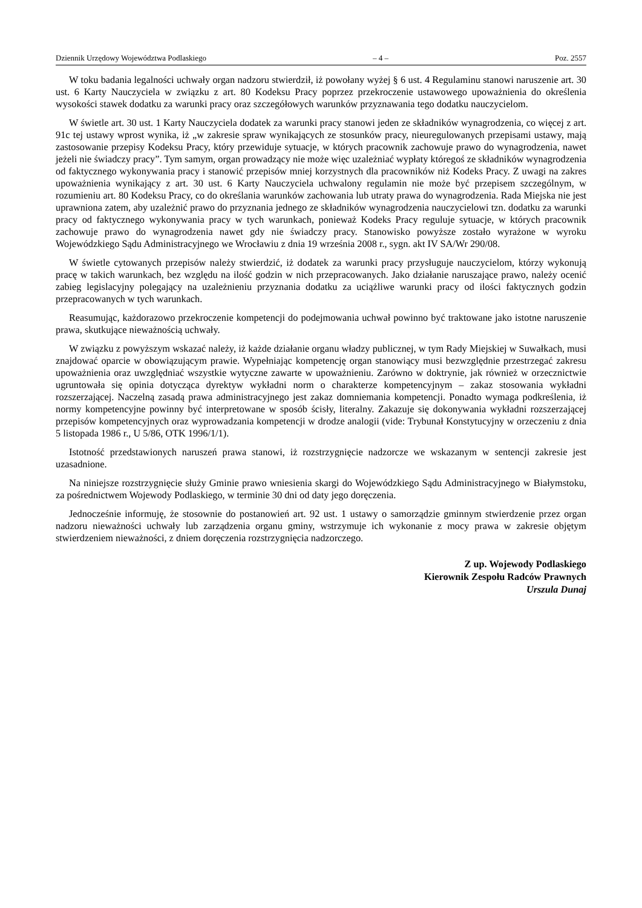Dziennik Urzędowy Województwa Podlaskiego – 4 – Poz. 2557
W toku badania legalności uchwały organ nadzoru stwierdził, iż powołany wyżej § 6 ust. 4 Regulaminu stanowi naruszenie art. 30 ust. 6 Karty Nauczyciela w związku z art. 80 Kodeksu Pracy poprzez przekroczenie ustawowego upoważnienia do określenia wysokości stawek dodatku za warunki pracy oraz szczegółowych warunków przyznawania tego dodatku nauczycielom.
W świetle art. 30 ust. 1 Karty Nauczyciela dodatek za warunki pracy stanowi jeden ze składników wynagrodzenia, co więcej z art. 91c tej ustawy wprost wynika, iż „w zakresie spraw wynikających ze stosunków pracy, nieuregulowanych przepisami ustawy, mają zastosowanie przepisy Kodeksu Pracy, który przewiduje sytuacje, w których pracownik zachowuje prawo do wynagrodzenia, nawet jeżeli nie świadczy pracy”. Tym samym, organ prowadzący nie może więc uzależniać wypłaty któregoś ze składników wynagrodzenia od faktycznego wykonywania pracy i stanowić przepisów mniej korzystnych dla pracowników niż Kodeks Pracy. Z uwagi na zakres upoważnienia wynikający z art. 30 ust. 6 Karty Nauczyciela uchwalony regulamin nie może być przepisem szczególnym, w rozumieniu art. 80 Kodeksu Pracy, co do określania warunków zachowania lub utraty prawa do wynagrodzenia. Rada Miejska nie jest uprawniona zatem, aby uzależnić prawo do przyznania jednego ze składników wynagrodzenia nauczycielowi tzn. dodatku za warunki pracy od faktycznego wykonywania pracy w tych warunkach, ponieważ Kodeks Pracy reguluje sytuacje, w których pracownik zachowuje prawo do wynagrodzenia nawet gdy nie świadczy pracy. Stanowisko powyższe zostało wyrażone w wyroku Wojewódzkiego Sądu Administracyjnego we Wrocławiu z dnia 19 września 2008 r., sygn. akt IV SA/Wr 290/08.
W świetle cytowanych przepisów należy stwierdzić, iż dodatek za warunki pracy przysługuje nauczycielom, którzy wykonują pracę w takich warunkach, bez względu na ilość godzin w nich przepracowanych. Jako działanie naruszające prawo, należy ocenić zabieg legislacyjny polegający na uzależnieniu przyznania dodatku za uciążliwe warunki pracy od ilości faktycznych godzin przepracowanych w tych warunkach.
Reasumując, każdorazowo przekroczenie kompetencji do podejmowania uchwał powinno być traktowane jako istotne naruszenie prawa, skutkujące nieważnością uchwały.
W związku z powyższym wskazać należy, iż każde działanie organu władzy publicznej, w tym Rady Miejskiej w Suwałkach, musi znajdować oparcie w obowiązującym prawie. Wypełniając kompetencję organ stanowiący musi bezwzględnie przestrzegać zakresu upoważnienia oraz uwzględniać wszystkie wytyczne zawarte w upoważnieniu. Zarówno w doktrynie, jak również w orzecznictwie ugruntowała się opinia dotycząca dyrektyw wykładni norm o charakterze kompetencyjnym – zakaz stosowania wykładni rozszerzającej. Naczelną zasadą prawa administracyjnego jest zakaz domniemania kompetencji. Ponadto wymaga podkreślenia, iż normy kompetencyjne powinny być interpretowane w sposób ścisły, literalny. Zakazuje się dokonywania wykładni rozszerzającej przepisów kompetencyjnych oraz wyprowadzania kompetencji w drodze analogii (vide: Trybunał Konstytucyjny w orzeczeniu z dnia 5 listopada 1986 r., U 5/86, OTK 1996/1/1).
Istotność przedstawionych naruszeń prawa stanowi, iż rozstrzygnięcie nadzorcze we wskazanym w sentencji zakresie jest uzasadnione.
Na niniejsze rozstrzygnięcie służy Gminie prawo wniesienia skargi do Wojewódzkiego Sądu Administracyjnego w Białymstoku, za pośrednictwem Wojewody Podlaskiego, w terminie 30 dni od daty jego doręczenia.
Jednocześnie informuję, że stosownie do postanowień art. 92 ust. 1 ustawy o samorządzie gminnym stwierdzenie przez organ nadzoru nieważności uchwały lub zarządzenia organu gminy, wstrzymuje ich wykonanie z mocy prawa w zakresie objętym stwierdzeniem nieważności, z dniem doręczenia rozstrzygnięcia nadzorczego.
Z up. Wojewody Podlaskiego
Kierownik Zespołu Radców Prawnych
Urszula Dunaj